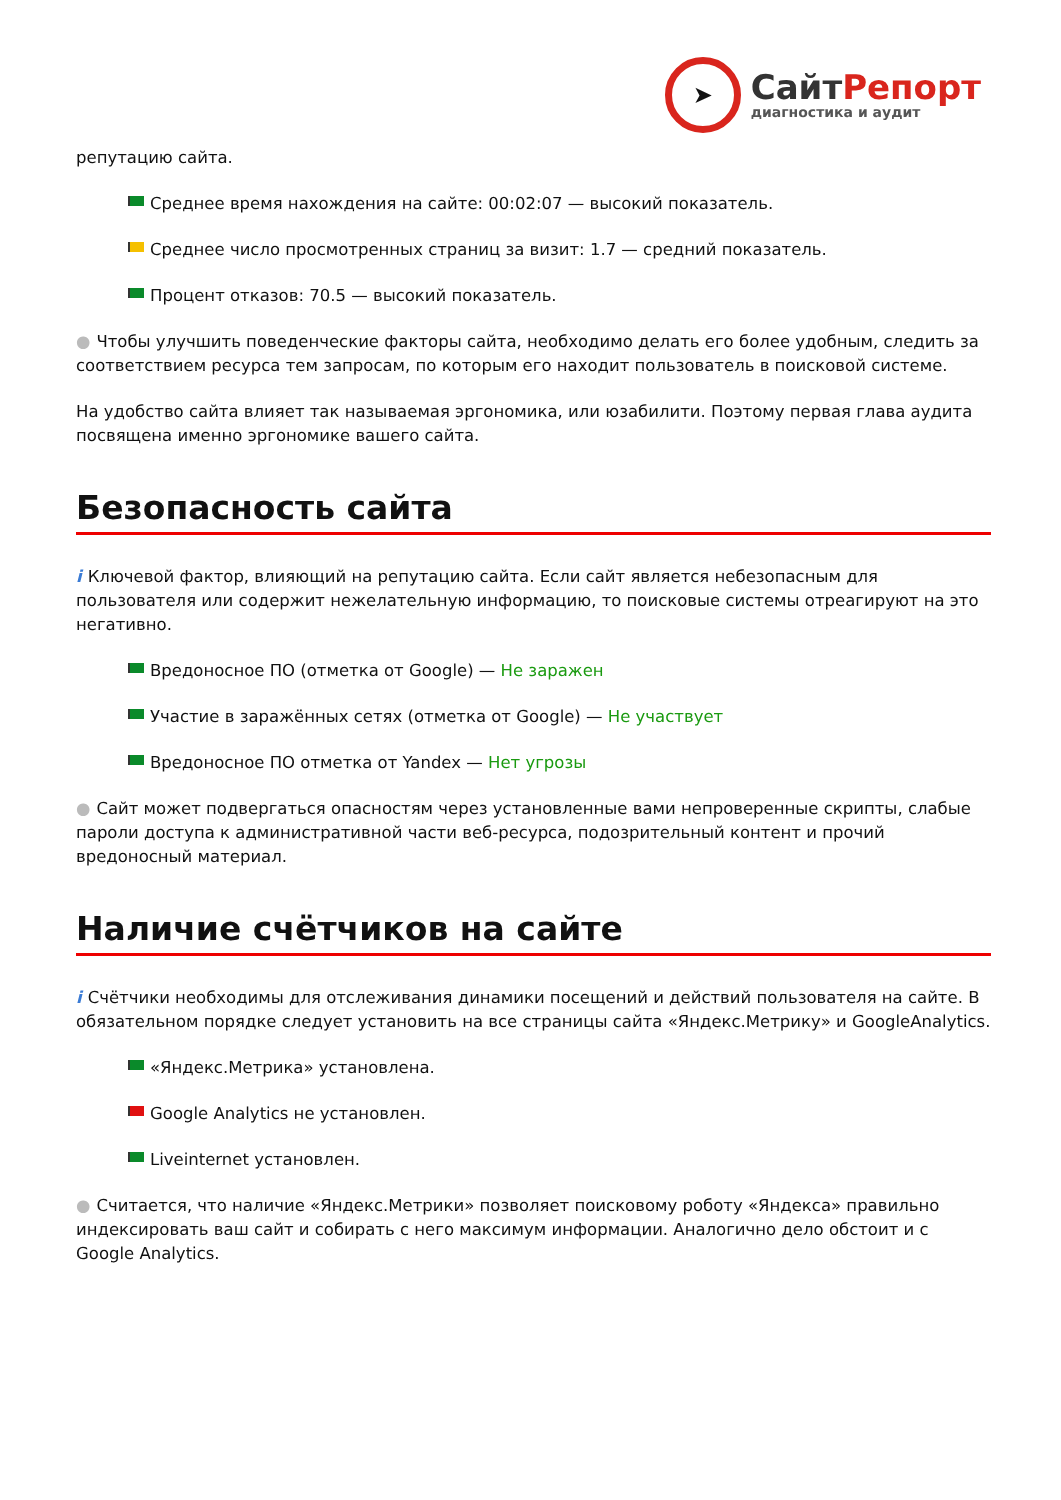➤
СайтРепорт
диагностика и аудит
репутацию сайта.
Среднее время нахождения на сайте: 00:02:07 — высокий показатель.
Среднее число просмотренных страниц за визит: 1.7 — средний показатель.
Процент отказов: 70.5 — высокий показатель.
● Чтобы улучшить поведенческие факторы сайта, необходимо делать его более удобным, следить за соответствием ресурса тем запросам, по которым его находит пользователь в поисковой системе.
На удобство сайта влияет так называемая эргономика, или юзабилити. Поэтому первая глава аудита посвящена именно эргономике вашего сайта.
Безопасность сайта
i Ключевой фактор, влияющий на репутацию сайта. Если сайт является небезопасным для пользователя или содержит нежелательную информацию, то поисковые системы отреагируют на это негативно.
Вредоносное ПО (отметка от Google) — Не заражен
Участие в заражённых сетях (отметка от Google) — Не участвует
Вредоносное ПО отметка от Yandex — Нет угрозы
● Сайт может подвергаться опасностям через установленные вами непроверенные скрипты, слабые пароли доступа к административной части веб-ресурса, подозрительный контент и прочий вредоносный материал.
Наличие счётчиков на сайте
i Счётчики необходимы для отслеживания динамики посещений и действий пользователя на сайте. В обязательном порядке следует установить на все страницы сайта «Яндекс.Метрику» и GoogleAnalytics.
«Яндекс.Метрика» установлена.
Google Analytics не установлен.
Liveinternet установлен.
● Считается, что наличие «Яндекс.Метрики» позволяет поисковому роботу «Яндекса» правильно индексировать ваш сайт и собирать с него максимум информации. Аналогично дело обстоит и с Google Analytics.